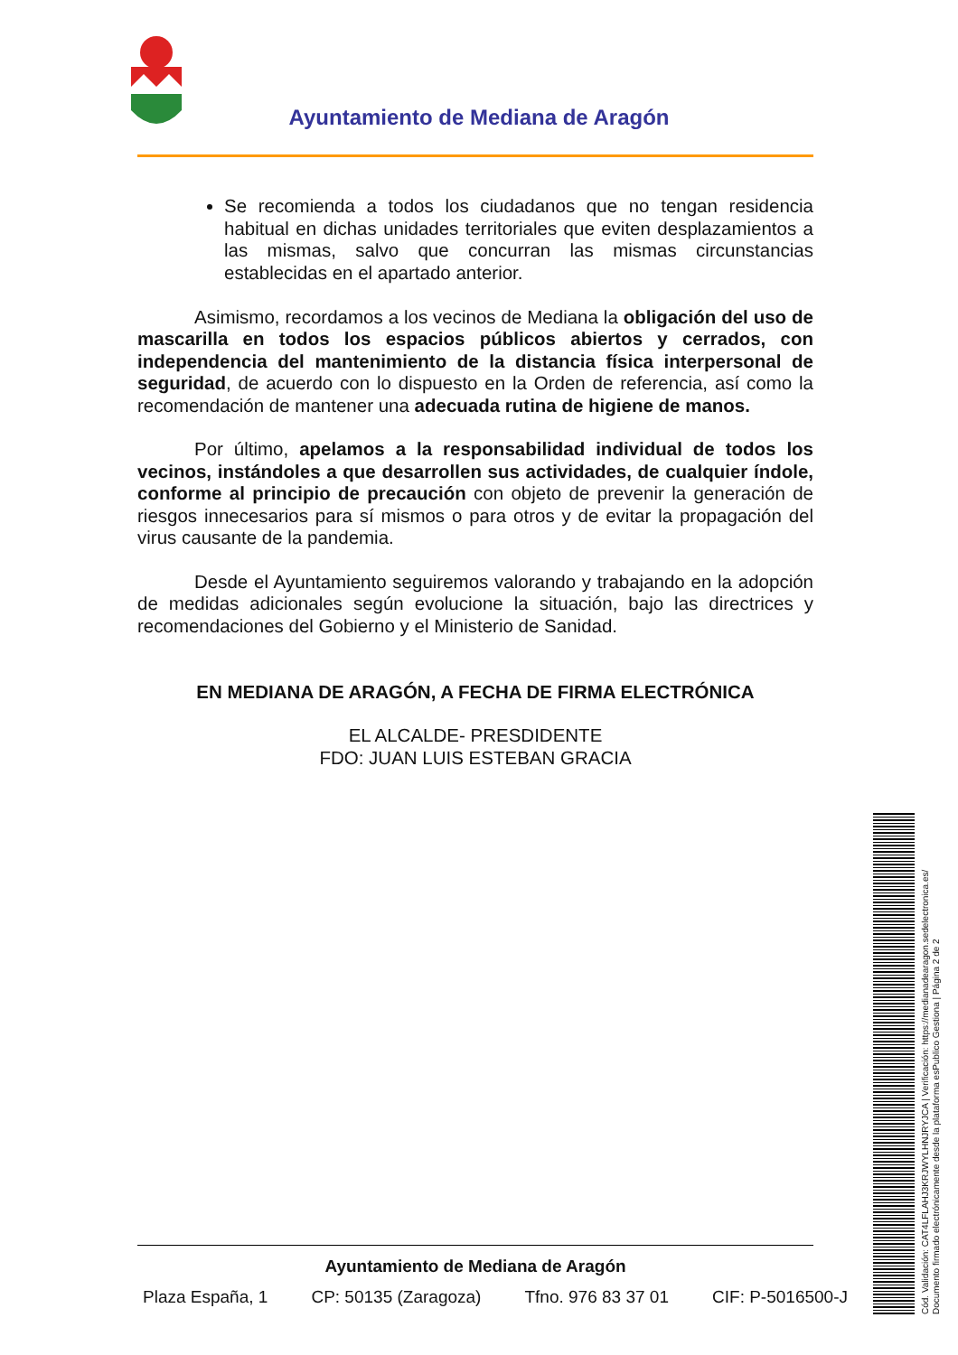Ayuntamiento de Mediana de Aragón
Se recomienda a todos los ciudadanos que no tengan residencia habitual en dichas unidades territoriales que eviten desplazamientos a las mismas, salvo que concurran las mismas circunstancias establecidas en el apartado anterior.
Asimismo, recordamos a los vecinos de Mediana la obligación del uso de mascarilla en todos los espacios públicos abiertos y cerrados, con independencia del mantenimiento de la distancia física interpersonal de seguridad, de acuerdo con lo dispuesto en la Orden de referencia, así como la recomendación de mantener una adecuada rutina de higiene de manos.
Por último, apelamos a la responsabilidad individual de todos los vecinos, instándoles a que desarrollen sus actividades, de cualquier índole, conforme al principio de precaución con objeto de prevenir la generación de riesgos innecesarios para sí mismos o para otros y de evitar la propagación del virus causante de la pandemia.
Desde el Ayuntamiento seguiremos valorando y trabajando en la adopción de medidas adicionales según evolucione la situación, bajo las directrices y recomendaciones del Gobierno y el Ministerio de Sanidad.
EN MEDIANA DE ARAGÓN, A FECHA DE FIRMA ELECTRÓNICA
EL ALCALDE- PRESDIDENTE
FDO: JUAN LUIS ESTEBAN GRACIA
Cód. Validación: CAT4LFLAHJ3KRJWYLHNJRYJCA | Verificación: https://medianadearagon.sedelectronica.es/
Documento firmado electrónicamente desde la plataforma esPublico Gestiona | Página 2 de 2
Ayuntamiento de Mediana de Aragón
Plaza España, 1 CP: 50135 (Zaragoza) Tfno. 976 83 37 01 CIF: P-5016500-J